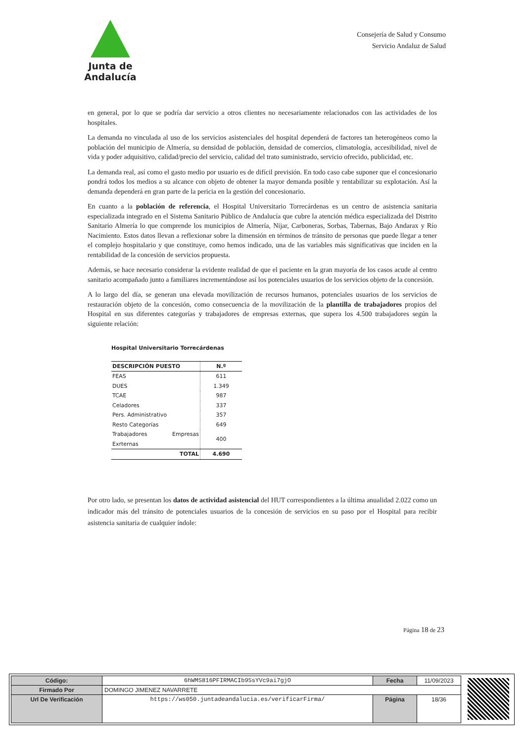Junta de Andalucía
Consejería de Salud y Consumo
Servicio Andaluz de Salud
en general, por lo que se podría dar servicio a otros clientes no necesariamente relacionados con las actividades de los hospitales.
La demanda no vinculada al uso de los servicios asistenciales del hospital dependerá de factores tan heterogéneos como la población del municipio de Almería, su densidad de población, densidad de comercios, climatología, accesibilidad, nivel de vida y poder adquisitivo, calidad/precio del servicio, calidad del trato suministrado, servicio ofrecido, publicidad, etc.
La demanda real, así como el gasto medio por usuario es de difícil previsión. En todo caso cabe suponer que el concesionario pondrá todos los medios a su alcance con objeto de obtener la mayor demanda posible y rentabilizar su explotación. Así la demanda dependerá en gran parte de la pericia en la gestión del concesionario.
En cuanto a la población de referencia, el Hospital Universitario Torrecárdenas es un centro de asistencia sanitaria especializada integrado en el Sistema Sanitario Público de Andalucía que cubre la atención médica especializada del Distrito Sanitario Almería lo que comprende los municipios de Almería, Nijar, Carboneras, Sorbas, Tabernas, Bajo Andarax y Río Nacimiento. Estos datos llevan a reflexionar sobre la dimensión en términos de tránsito de personas que puede llegar a tener el complejo hospitalario y que constituye, como hemos indicado, una de las variables más significativas que inciden en la rentabilidad de la concesión de servicios propuesta.
Además, se hace necesario considerar la evidente realidad de que el paciente en la gran mayoría de los casos acude al centro sanitario acompañado junto a familiares incrementándose así los potenciales usuarios de los servicios objeto de la concesión.
A lo largo del día, se generan una elevada movilización de recursos humanos, potenciales usuarios de los servicios de restauración objeto de la concesión, como consecuencia de la movilización de la plantilla de trabajadores propios del Hospital en sus diferentes categorías y trabajadores de empresas externas, que supera los 4.500 trabajadores según la siguiente relación:
Hospital Universitario Torrecárdenas
| DESCRIPCIÓN PUESTO | N.º |
| --- | --- |
| FEAS | 611 |
| DUES | 1.349 |
| TCAE | 987 |
| Celadores | 337 |
| Pers. Administrativo | 357 |
| Resto Categorías | 649 |
| Trabajadores Empresas Exrternas | 400 |
| TOTAL | 4.690 |
Por otro lado, se presentan los datos de actividad asistencial del HUT correspondientes a la última anualidad 2.022 como un indicador más del tránsito de potenciales usuarios de la concesión de servicios en su paso por el Hospital para recibir asistencia sanitaria de cualquier índole:
Página 18 de 23
| Código: | 6hWMS816PFIRMACIb9SsYVc9ai7gjO | Fecha | 11/09/2023 |
| Firmado Por | DOMINGO JIMENEZ NAVARRETE | | |
| Url De Verificación | https://ws050.juntadeandalucia.es/verificarFirma/ | Página | 18/36 |